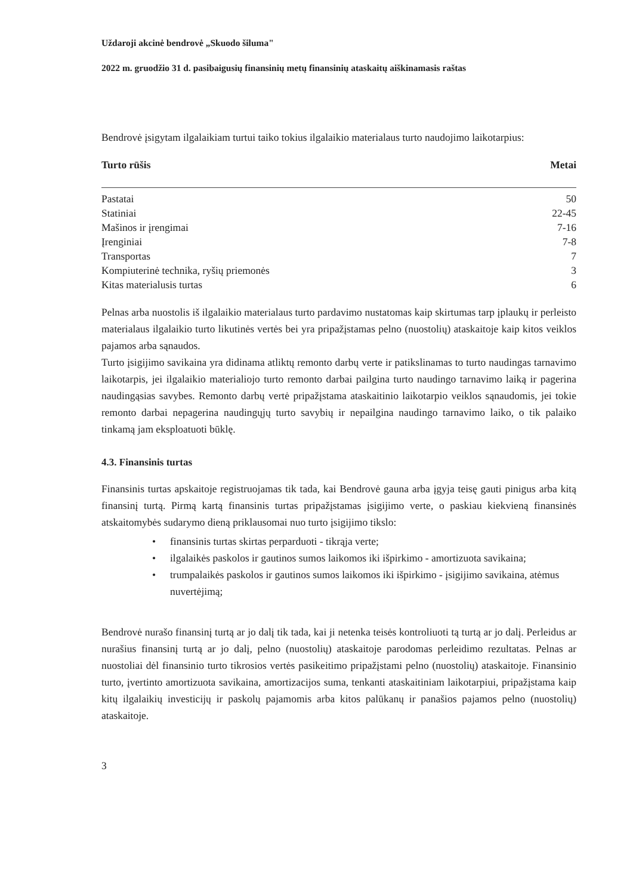Uždaroji akcinė bendrovė „Skuodo šiluma"
2022 m. gruodžio 31 d. pasibaigusių finansinių metų finansinių ataskaitų aiškinamasis raštas
Bendrovė įsigytam ilgalaikiam turtui taiko tokius ilgalaikio materialaus turto naudojimo laikotarpius:
| Turto rūšis | Metai |
| --- | --- |
| Pastatai | 50 |
| Statiniai | 22-45 |
| Mašinos ir įrengimai | 7-16 |
| Įrenginiai | 7-8 |
| Transportas | 7 |
| Kompiuterinė technika, ryšių priemonės | 3 |
| Kitas materialusis turtas | 6 |
Pelnas arba nuostolis iš ilgalaikio materialaus turto pardavimo nustatomas kaip skirtumas tarp įplaukų ir perleisto materialaus ilgalaikio turto likutinės vertės bei yra pripažįstamas pelno (nuostolių) ataskaitoje kaip kitos veiklos pajamos arba sąnaudos.
Turto įsigijimo savikaina yra didinama atliktų remonto darbų verte ir patikslinamas to turto naudingas tarnavimo laikotarpis, jei ilgalaikio materialiojo turto remonto darbai pailgina turto naudingo tarnavimo laiką ir pagerina naudingąsias savybes. Remonto darbų vertė pripažįstama ataskaitinio laikotarpio veiklos sąnaudomis, jei tokie remonto darbai nepagerina naudingųjų turto savybių ir nepailgina naudingo tarnavimo laiko, o tik palaiko tinkamą jam eksploatuoti būklę.
4.3. Finansinis turtas
Finansinis turtas apskaitoje registruojamas tik tada, kai Bendrovė gauna arba įgyja teisę gauti pinigus arba kitą finansinį turtą. Pirmą kartą finansinis turtas pripažįstamas įsigijimo verte, o paskiau kiekvieną finansinės atskaitomybės sudarymo dieną priklausomai nuo turto įsigijimo tikslo:
• finansinis turtas skirtas perparduoti - tikrąja verte;
• ilgalaikės paskolos ir gautinos sumos laikomos iki išpirkimo - amortizuota savikaina;
• trumpalaikės paskolos ir gautinos sumos laikomos iki išpirkimo - įsigijimo savikaina, atėmus nuvertėjimą;
Bendrovė nurašo finansinį turtą ar jo dalį tik tada, kai ji netenka teisės kontroliuoti tą turtą ar jo dalį. Perleidus ar nurašius finansinį turtą ar jo dalį, pelno (nuostolių) ataskaitoje parodomas perleidimo rezultatas. Pelnas ar nuostoliai dėl finansinio turto tikrosios vertės pasikeitimo pripažįstami pelno (nuostolių) ataskaitoje. Finansinio turto, įvertinto amortizuota savikaina, amortizacijos suma, tenkanti ataskaitiniam laikotarpiui, pripažįstama kaip kitų ilgalaikių investicijų ir paskolų pajamomis arba kitos palūkanų ir panašios pajamos pelno (nuostolių) ataskaitoje.
3